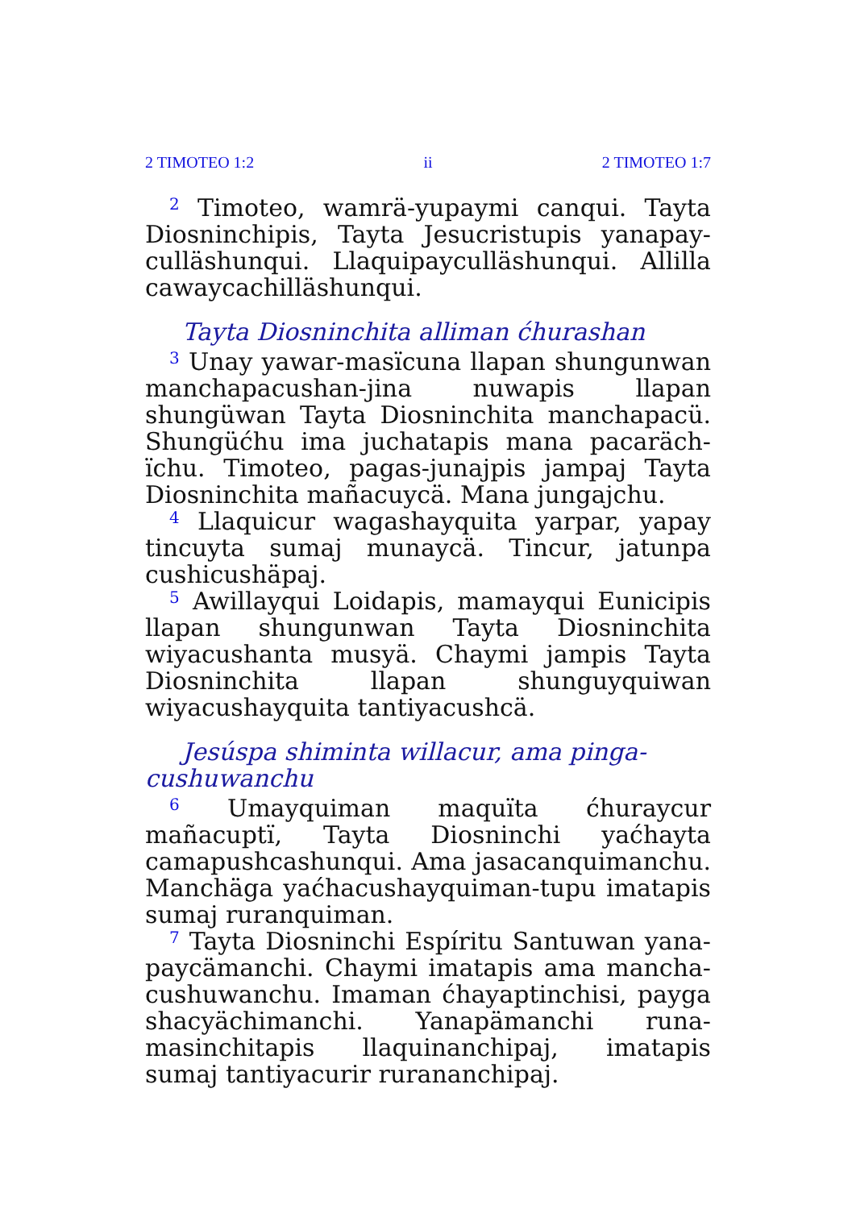2 TIMOTEO 1:2 ii 2 TIMOTEO 1:7
<sup>2</sup> Timoteo, wamrä-yupaymi canqui. Tayta Diosninchipis, Tayta Jesucristupis yanapay­culläshunqui. Llaquipaycul­läshunqui. Allilla cawaycachilläshunqui.
Tayta Diosninchita alliman ćhurashan
<sup>3</sup> Unay yawar-masïcuna llapan shungunwan manchapacushan-jina nuwapis llapan shungüwan Tayta Diosninchita manchapacü. Shungüćhu ima juchatapis mana pacaräch­ïchu. Timoteo, pagas-junajpis jampaj Tayta Diosninchita mañacuycä. Mana jungajchu.
<sup>4</sup> Llaquicur wagashayquita yarpar, yapay tin­cuyta sumaj munaycä. Tincur, jatunpa cushi­cushäpaj.
<sup>5</sup> Awillayqui Loidapis, mamayqui Eunicipis llapan shungunwan Tayta Diosninchita wiyacushanta musyä. Chaymi jampis Tayta Diosninchita llapan shunguyquiwan wiyacushayquita tantiyacushcä.
Jesúspa shiminta willacur, ama pinga­cushuwanchu
<sup>6</sup> Umayquiman maquïta ćhuraycur mañacuptï, Tayta Diosninchi yaćhayta camapushcashunqui. Ama jasacanquimanchu. Manchäga yaćhacushayquiman-tupu imatapis sumaj ruranquiman.
<sup>7</sup> Tayta Diosninchi Espíritu Santuwan yana­paycämanchi. Chaymi imatapis ama mancha­cushuwanchu. Imaman ćhayaptinchisi, payga sha­cyächimanchi. Yanapämanchi runa-masinchitapis llaquinanchipaj, imatapis sumaj tantiyacurir ru­rananchipaj.